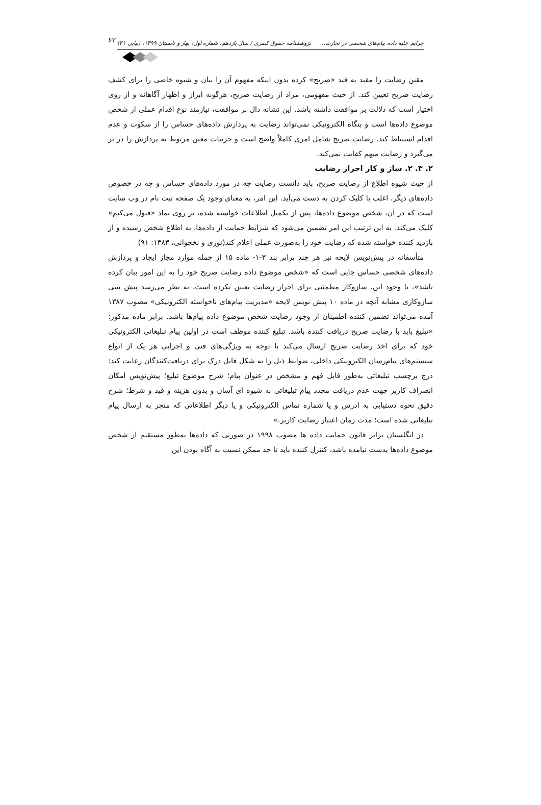جرایم علیه داده پیام‌های شخصی در تجارت... پژوهشنامه حقوق کیفری / سال یازدهم، شماره اول، بهار و تابستان ۱۳۹۹، (پیاپی ۲۱)
۶۳
مقنن رضایت را مقید به قید «صریح» کرده بدون اینکه مفهوم آن را بیان و شیوه خاصی را برای کشف رضایت صریح تعیین کند. از حیث مفهومی، مراد از رضایت صریح، هرگونه ابراز و اظهار آگاهانه و از روی اختیار است که دلالت بر موافقت داشته باشد. این نشانه دال بر موافقت، نیازمند نوع اقدام عملی از شخص موضوع داده‌ها است و بنگاه الکترونیکی نمی‌تواند رضایت به پردازش داده‌های حساس را از سکوت و عدم اقدام استنباط کند. رضایت صریح شامل امری کاملاً واضح است و جزئیات معین مربوط به پردازش را در بر می‌گیرد و رضایت مبهم کفایت نمی‌کند.
۲. ۳. ۲. ساز و کار احراز رضایت
از حیث شیوه اطلاع از رضایت صریح، باید دانست رضایت چه در مورد داده‌های حساس و چه در خصوص داده‌های دیگر، اغلب با کلیک کردن به دست می‌آید. این امر، به معنای وجود یک صفحه ثبت نام در وب سایت است که در آن، شخص موضوع داده‌ها، پس از تکمیل اطلاعات خواسته شده، بر روی نماد «قبول می‌کنم» کلیک می‌کند. به این ترتیب این امر تضمین می‌شود که شرایط حمایت از داده‌ها، به اطلاع شخص رسیده و از بازدید کننده خواسته شده که رضایت خود را به‌صورت عملی اعلام کند(نوری و نخجوانی، ۱۳۸۳: ۹۱)
متأسفانه در پیش‌نویس لایحه نیز هر چند برابر بند ۳-۱- ماده ۱۵ از جمله موارد مجاز ایجاد و پردازش داده‌های شخصی حساس جایی است که «شخص موضوع داده رضایت صریح خود را به این امور بیان کرده باشد»، با وجود این، سازوکار مطمئنی برای احراز رضایت تعیین نکرده است. به نظر می‌رسد پیش بینی سازوکاری مشابه آنچه در ماده ۱۰ پیش نویس لایحه «مدیریت پیام‌های ناخواسته الکترونیکی» مصوب ۱۳۸۷ آمده می‌تواند تضمین کننده اطمینان از وجود رضایت شخص موضوع داده پیام‌ها باشد. برابر ماده مذکور: «تبلیغ باید با رضایت صریح دریافت کننده باشد. تبلیغ کننده موظف است در اولین پیام تبلیغاتی الکترونیکی خود که برای اخذ رضایت صریح ارسال می‌کند با توجه به ویژگی‌های فنی و اجرایی هر یک از انواع سیستم‌های پیام‌رسان الکترونیکی داخلی، ضوابط ذیل را به شکل قابل درک برای دریافت‌کنندگان رعایت کند: درج برچسب تبلیغاتی به‌طور قابل فهم و مشخص در عنوان پیام؛ شرح موضوع تبلیغ؛ پیش‌نویس امکان انصراف کاربر جهت عدم دریافت مجدد پیام تبلیغاتی به شیوه ای آسان و بدون هزینه و قید و شرط؛ شرح دقیق نحوه دستیابی به ادرس و یا شماره تماس الکترونیکی و یا دیگر اطلاعاتی که منجر به ارسال پیام تبلیغاتی شده است؛ مدت زمان اعتبار رضایت کاربر.»
در انگلستان برابر قانون حمایت داده ها مصوب ۱۹۹۸ در صورتی که داده‌ها به‌طور مستقیم از شخص موضوع داده‌ها بدست نیامده باشد، کنترل کننده باید تا حد ممکن نسبت به آگاه بودن این